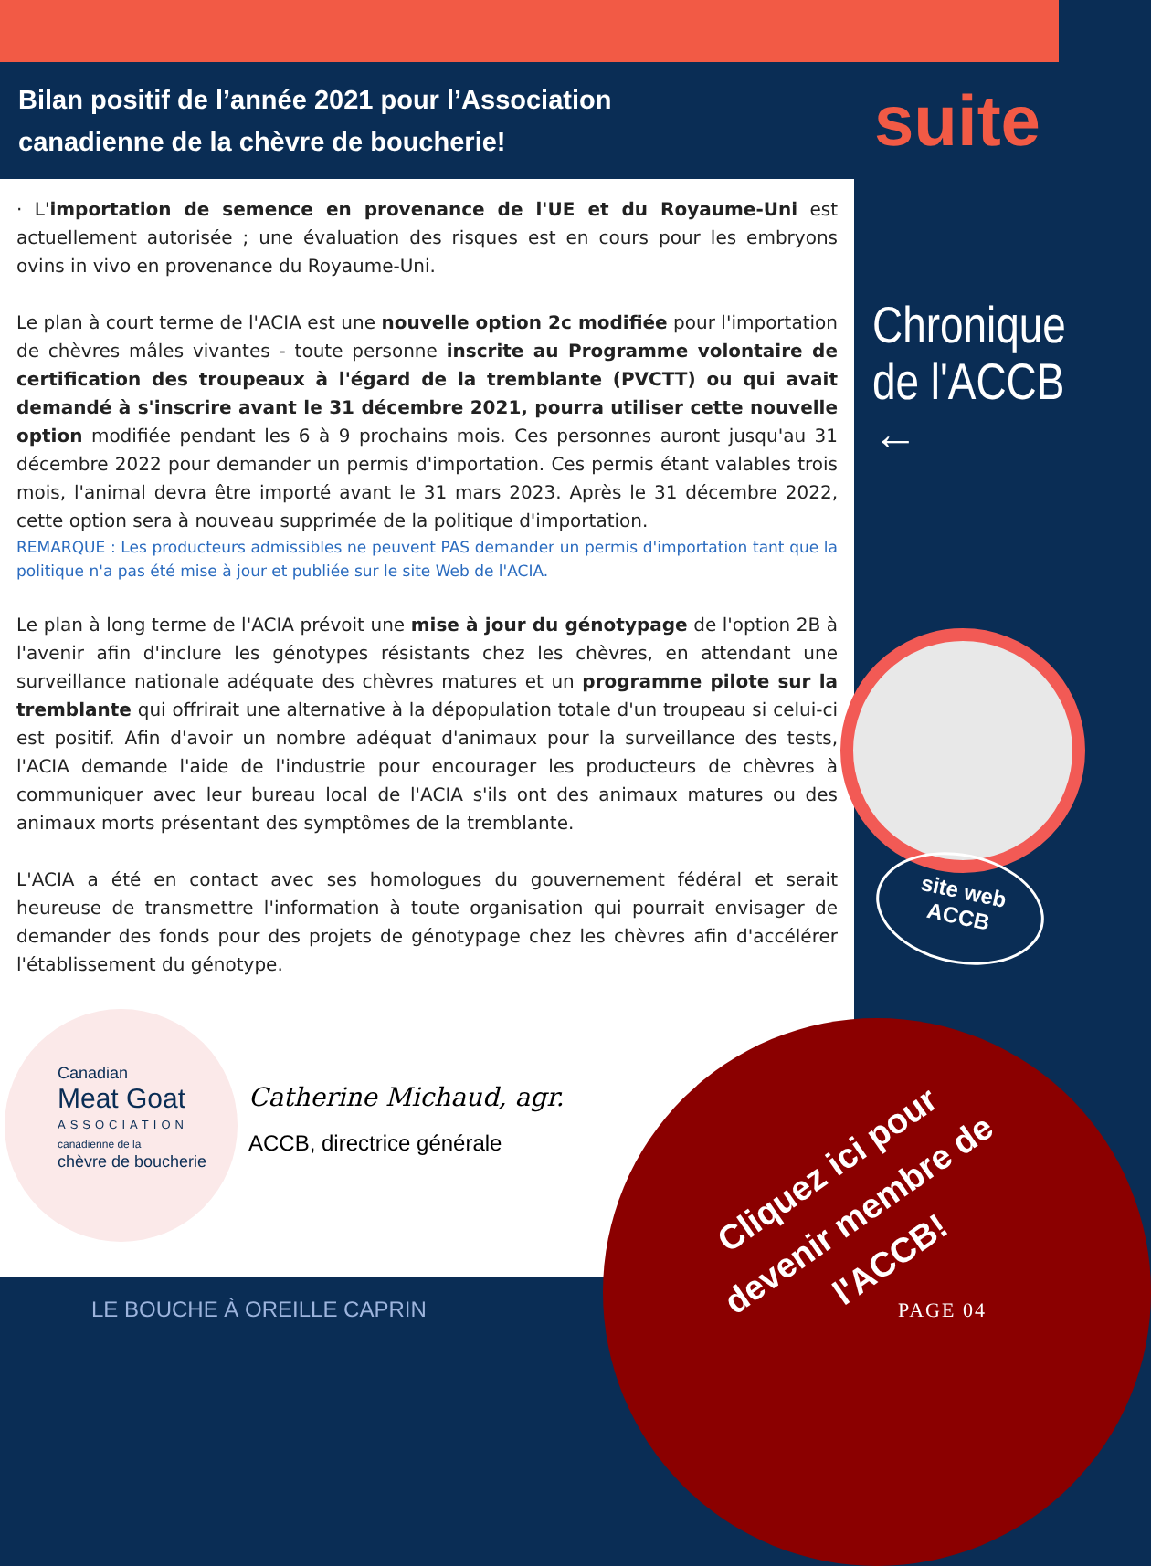Bilan positif de l’année 2021 pour l’Association canadienne de la chèvre de boucherie!
suite
· L'importation de semence en provenance de l'UE et du Royaume-Uni est actuellement autorisée ; une évaluation des risques est en cours pour les embryons ovins in vivo en provenance du Royaume-Uni.
Le plan à court terme de l'ACIA est une nouvelle option 2c modifiée pour l'importation de chèvres mâles vivantes - toute personne inscrite au Programme volontaire de certification des troupeaux à l'égard de la tremblante (PVCTT) ou qui avait demandé à s'inscrire avant le 31 décembre 2021, pourra utiliser cette nouvelle option modifiée pendant les 6 à 9 prochains mois. Ces personnes auront jusqu'au 31 décembre 2022 pour demander un permis d'importation. Ces permis étant valables trois mois, l'animal devra être importé avant le 31 mars 2023. Après le 31 décembre 2022, cette option sera à nouveau supprimée de la politique d'importation.
REMARQUE : Les producteurs admissibles ne peuvent PAS demander un permis d'importation tant que la politique n'a pas été mise à jour et publiée sur le site Web de l'ACIA.
Le plan à long terme de l'ACIA prévoit une mise à jour du génotypage de l'option 2B à l'avenir afin d'inclure les génotypes résistants chez les chèvres, en attendant une surveillance nationale adéquate des chèvres matures et un programme pilote sur la tremblante qui offrirait une alternative à la dépopulation totale d'un troupeau si celui-ci est positif. Afin d'avoir un nombre adéquat d'animaux pour la surveillance des tests, l'ACIA demande l'aide de l'industrie pour encourager les producteurs de chèvres à communiquer avec leur bureau local de l'ACIA s'ils ont des animaux matures ou des animaux morts présentant des symptômes de la tremblante.
L'ACIA a été en contact avec ses homologues du gouvernement fédéral et serait heureuse de transmettre l'information à toute organisation qui pourrait envisager de demander des fonds pour des projets de génotypage chez les chèvres afin d'accélérer l'établissement du génotype.
Chronique
de l'ACCB
←
site web
ACCB
Canadian
Meat Goat
ASSOCIATION
canadienne de la
chèvre de boucherie
Catherine Michaud, agr.
ACCB, directrice générale
Cliquez ici pour devenir membre de l'ACCB!
LE BOUCHE À OREILLE CAPRIN PAGE 04